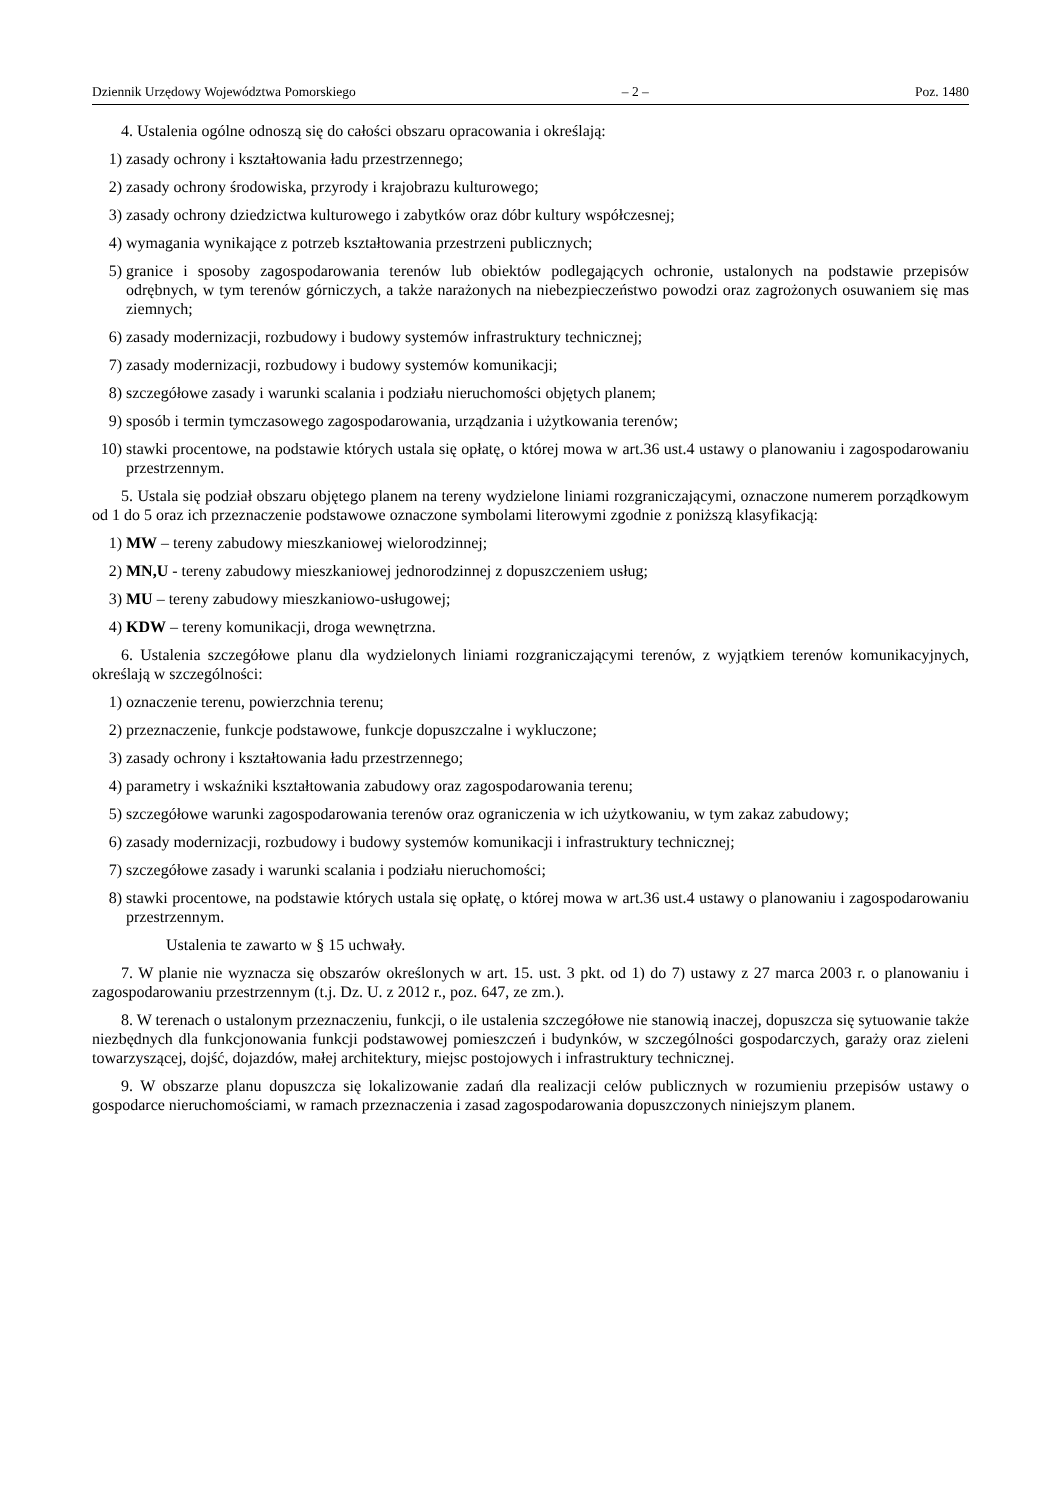Dziennik Urzędowy Województwa Pomorskiego – 2 – Poz. 1480
4. Ustalenia ogólne odnoszą się do całości obszaru opracowania i określają:
1) zasady ochrony i kształtowania ładu przestrzennego;
2) zasady ochrony środowiska, przyrody i krajobrazu kulturowego;
3) zasady ochrony dziedzictwa kulturowego i zabytków oraz dóbr kultury współczesnej;
4) wymagania wynikające z potrzeb kształtowania przestrzeni publicznych;
5) granice i sposoby zagospodarowania terenów lub obiektów podlegających ochronie, ustalonych na podstawie przepisów odrębnych, w tym terenów górniczych, a także narażonych na niebezpieczeństwo powodzi oraz zagrożonych osuwaniem się mas ziemnych;
6) zasady modernizacji, rozbudowy i budowy systemów infrastruktury technicznej;
7) zasady modernizacji, rozbudowy i budowy systemów komunikacji;
8) szczegółowe zasady i warunki scalania i podziału nieruchomości objętych planem;
9) sposób i termin tymczasowego zagospodarowania, urządzania i użytkowania terenów;
10) stawki procentowe, na podstawie których ustala się opłatę, o której mowa w art.36 ust.4 ustawy o planowaniu i zagospodarowaniu przestrzennym.
5. Ustala się podział obszaru objętego planem na tereny wydzielone liniami rozgraniczającymi, oznaczone numerem porządkowym od 1 do 5 oraz ich przeznaczenie podstawowe oznaczone symbolami literowymi zgodnie z poniższą klasyfikacją:
1) MW – tereny zabudowy mieszkaniowej wielorodzinnej;
2) MN,U - tereny zabudowy mieszkaniowej jednorodzinnej z dopuszczeniem usług;
3) MU – tereny zabudowy mieszkaniowo-usługowej;
4) KDW – tereny komunikacji, droga wewnętrzna.
6. Ustalenia szczegółowe planu dla wydzielonych liniami rozgraniczającymi terenów, z wyjątkiem terenów komunikacyjnych, określają w szczególności:
1) oznaczenie terenu, powierzchnia terenu;
2) przeznaczenie, funkcje podstawowe, funkcje dopuszczalne i wykluczone;
3) zasady ochrony i kształtowania ładu przestrzennego;
4) parametry i wskaźniki kształtowania zabudowy oraz zagospodarowania terenu;
5) szczegółowe warunki zagospodarowania terenów oraz ograniczenia w ich użytkowaniu, w tym zakaz zabudowy;
6) zasady modernizacji, rozbudowy i budowy systemów komunikacji i infrastruktury technicznej;
7) szczegółowe zasady i warunki scalania i podziału nieruchomości;
8) stawki procentowe, na podstawie których ustala się opłatę, o której mowa w art.36 ust.4 ustawy o planowaniu i zagospodarowaniu przestrzennym.
Ustalenia te zawarto w § 15 uchwały.
7. W planie nie wyznacza się obszarów określonych w art. 15. ust. 3 pkt. od 1) do 7) ustawy z 27 marca 2003 r. o planowaniu i zagospodarowaniu przestrzennym (t.j. Dz. U. z 2012 r., poz. 647, ze zm.).
8. W terenach o ustalonym przeznaczeniu, funkcji, o ile ustalenia szczegółowe nie stanowią inaczej, dopuszcza się sytuowanie także niezbędnych dla funkcjonowania funkcji podstawowej pomieszczeń i budynków, w szczególności gospodarczych, garaży oraz zieleni towarzyszącej, dojść, dojazdów, małej architektury, miejsc postojowych i infrastruktury technicznej.
9. W obszarze planu dopuszcza się lokalizowanie zadań dla realizacji celów publicznych w rozumieniu przepisów ustawy o gospodarce nieruchomościami, w ramach przeznaczenia i zasad zagospodarowania dopuszczonych niniejszym planem.